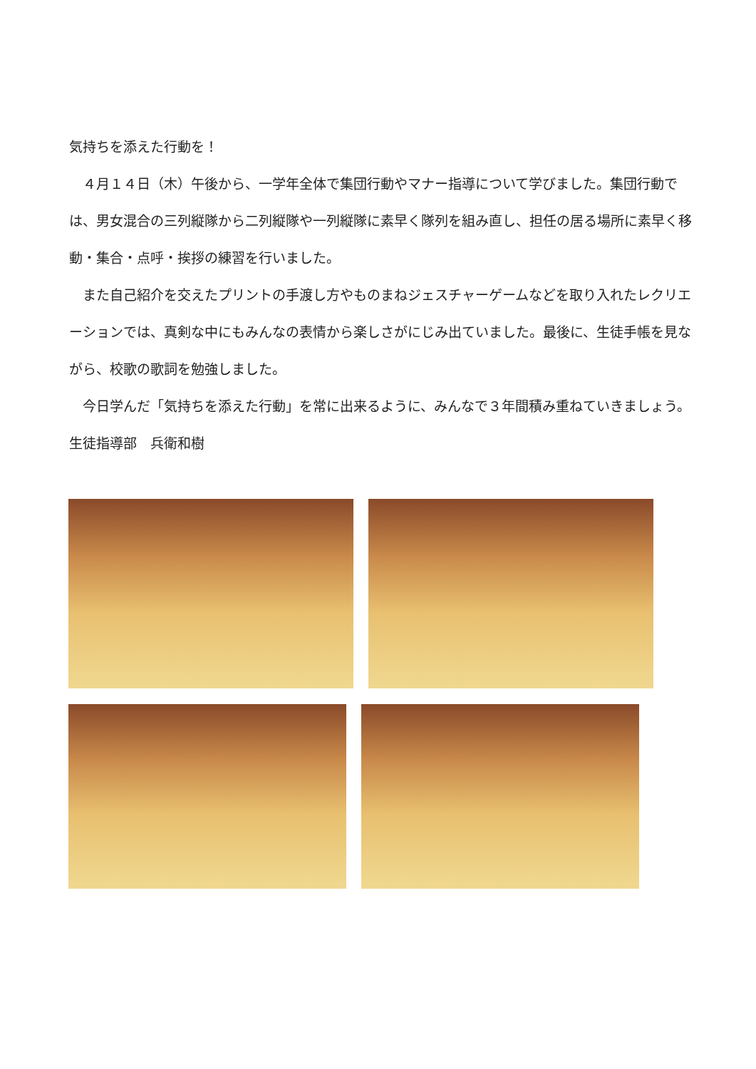気持ちを添えた行動を！
　４月１４日（木）午後から、一学年全体で集団行動やマナー指導について学びました。集団行動では、男女混合の三列縦隊から二列縦隊や一列縦隊に素早く隊列を組み直し、担任の居る場所に素早く移動・集合・点呼・挨拶の練習を行いました。
　また自己紹介を交えたプリントの手渡し方やものまねジェスチャーゲームなどを取り入れたレクリエーションでは、真剣な中にもみんなの表情から楽しさがにじみ出ていました。最後に、生徒手帳を見ながら、校歌の歌詞を勉強しました。
　今日学んだ「気持ちを添えた行動」を常に出来るように、みんなで３年間積み重ねていきましょう。
生徒指導部　兵衛和樹